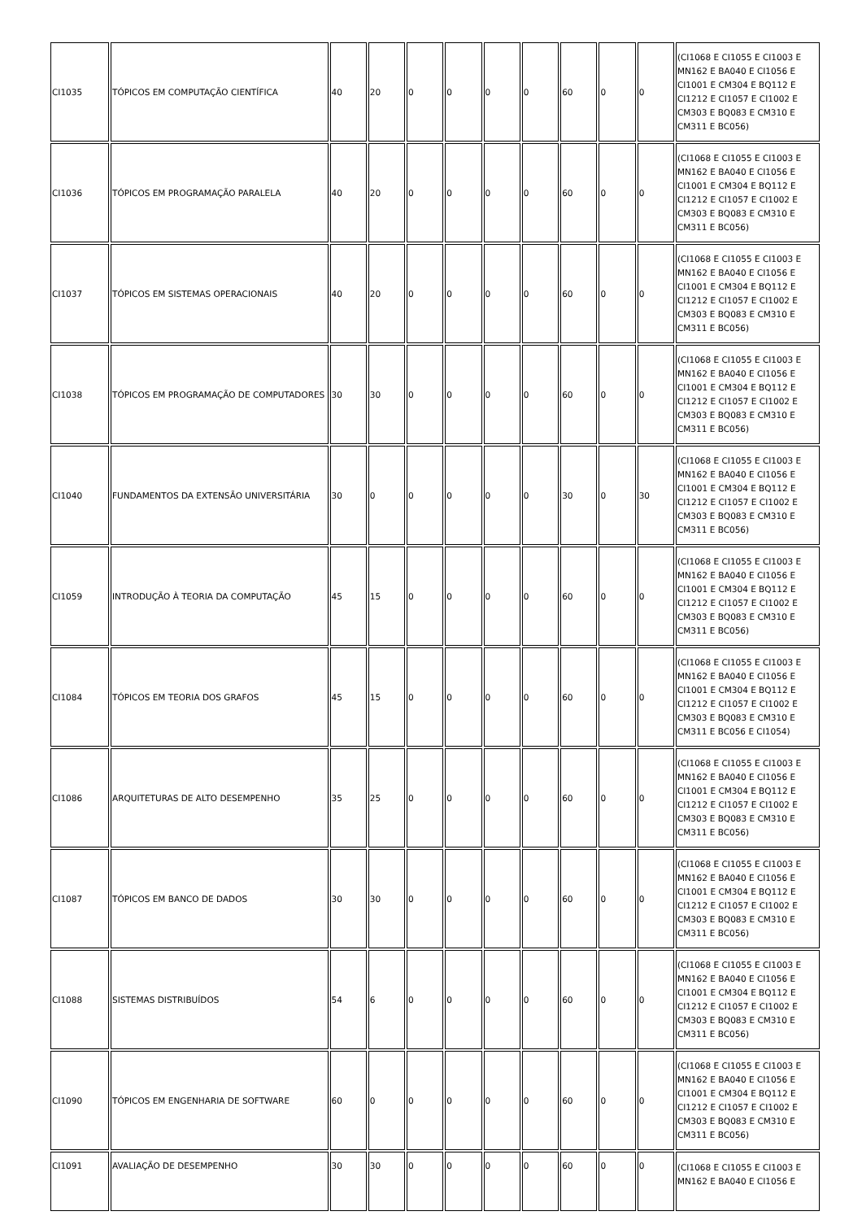| CI1035 | TÓPICOS EM COMPUTAÇÃO CIENTÍFICA | 40 | 20 | 0 | 0 | 0 | 0 | 60 | 0 | 0 | (CI1068 E CI1055 E CI1003 E MN162 E BA040 E CI1056 E CI1001 E CM304 E BQ112 E CI1212 E CI1057 E CI1002 E CM303 E BQ083 E CM310 E CM311 E BC056) |
| CI1036 | TÓPICOS EM PROGRAMAÇÃO PARALELA | 40 | 20 | 0 | 0 | 0 | 0 | 60 | 0 | 0 | (CI1068 E CI1055 E CI1003 E MN162 E BA040 E CI1056 E CI1001 E CM304 E BQ112 E CI1212 E CI1057 E CI1002 E CM303 E BQ083 E CM310 E CM311 E BC056) |
| CI1037 | TÓPICOS EM SISTEMAS OPERACIONAIS | 40 | 20 | 0 | 0 | 0 | 0 | 60 | 0 | 0 | (CI1068 E CI1055 E CI1003 E MN162 E BA040 E CI1056 E CI1001 E CM304 E BQ112 E CI1212 E CI1057 E CI1002 E CM303 E BQ083 E CM310 E CM311 E BC056) |
| CI1038 | TÓPICOS EM PROGRAMAÇÃO DE COMPUTADORES | 30 | 30 | 0 | 0 | 0 | 0 | 60 | 0 | 0 | (CI1068 E CI1055 E CI1003 E MN162 E BA040 E CI1056 E CI1001 E CM304 E BQ112 E CI1212 E CI1057 E CI1002 E CM303 E BQ083 E CM310 E CM311 E BC056) |
| CI1040 | FUNDAMENTOS DA EXTENSÃO UNIVERSITÁRIA | 30 | 0 | 0 | 0 | 0 | 0 | 30 | 0 | 30 | (CI1068 E CI1055 E CI1003 E MN162 E BA040 E CI1056 E CI1001 E CM304 E BQ112 E CI1212 E CI1057 E CI1002 E CM303 E BQ083 E CM310 E CM311 E BC056) |
| CI1059 | INTRODUÇÃO À TEORIA DA COMPUTAÇÃO | 45 | 15 | 0 | 0 | 0 | 0 | 60 | 0 | 0 | (CI1068 E CI1055 E CI1003 E MN162 E BA040 E CI1056 E CI1001 E CM304 E BQ112 E CI1212 E CI1057 E CI1002 E CM303 E BQ083 E CM310 E CM311 E BC056) |
| CI1084 | TÓPICOS EM TEORIA DOS GRAFOS | 45 | 15 | 0 | 0 | 0 | 0 | 60 | 0 | 0 | (CI1068 E CI1055 E CI1003 E MN162 E BA040 E CI1056 E CI1001 E CM304 E BQ112 E CI1212 E CI1057 E CI1002 E CM303 E BQ083 E CM310 E CM311 E BC056 E CI1054) |
| CI1086 | ARQUITETURAS DE ALTO DESEMPENHO | 35 | 25 | 0 | 0 | 0 | 0 | 60 | 0 | 0 | (CI1068 E CI1055 E CI1003 E MN162 E BA040 E CI1056 E CI1001 E CM304 E BQ112 E CI1212 E CI1057 E CI1002 E CM303 E BQ083 E CM310 E CM311 E BC056) |
| CI1087 | TÓPICOS EM BANCO DE DADOS | 30 | 30 | 0 | 0 | 0 | 0 | 60 | 0 | 0 | (CI1068 E CI1055 E CI1003 E MN162 E BA040 E CI1056 E CI1001 E CM304 E BQ112 E CI1212 E CI1057 E CI1002 E CM303 E BQ083 E CM310 E CM311 E BC056) |
| CI1088 | SISTEMAS DISTRIBUÍDOS | 54 | 6 | 0 | 0 | 0 | 0 | 60 | 0 | 0 | (CI1068 E CI1055 E CI1003 E MN162 E BA040 E CI1056 E CI1001 E CM304 E BQ112 E CI1212 E CI1057 E CI1002 E CM303 E BQ083 E CM310 E CM311 E BC056) |
| CI1090 | TÓPICOS EM ENGENHARIA DE SOFTWARE | 60 | 0 | 0 | 0 | 0 | 0 | 60 | 0 | 0 | (CI1068 E CI1055 E CI1003 E MN162 E BA040 E CI1056 E CI1001 E CM304 E BQ112 E CI1212 E CI1057 E CI1002 E CM303 E BQ083 E CM310 E CM311 E BC056) |
| CI1091 | AVALIAÇÃO DE DESEMPENHO | 30 | 30 | 0 | 0 | 0 | 0 | 60 | 0 | 0 | (CI1068 E CI1055 E CI1003 E MN162 E BA040 E CI1056 E |